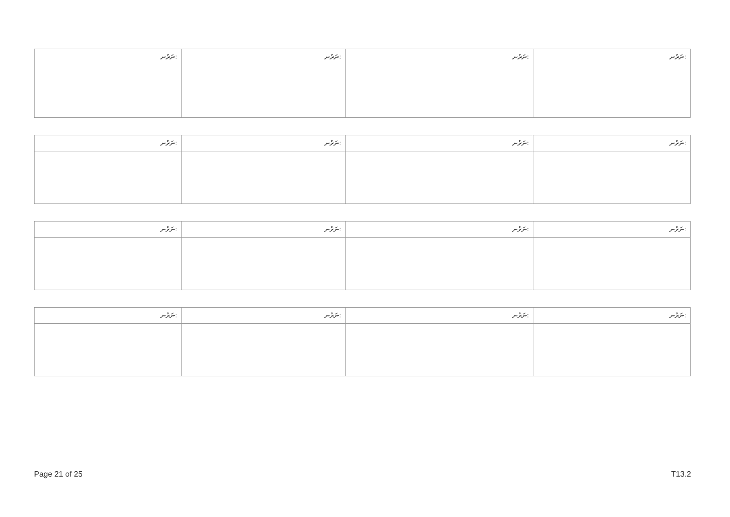| ނަރުނ: | ނަރުނ: | ނަރުނ: | ނަރުނ: |
| --- | --- | --- | --- |
| ނަރުނ: | ނަރުނ: | ނަރުނ: | ނަރުނ: |
| --- | --- | --- | --- |
| ނަރުނ: | ނަރުނ: | ނަރުނ: | ނަރުނ: |
| --- | --- | --- | --- |
| ނަރުނ: | ނަރުނ: | ނަރުނ: | ނަރުނ: |
| --- | --- | --- | --- |
Page 21 of 25 T13.2